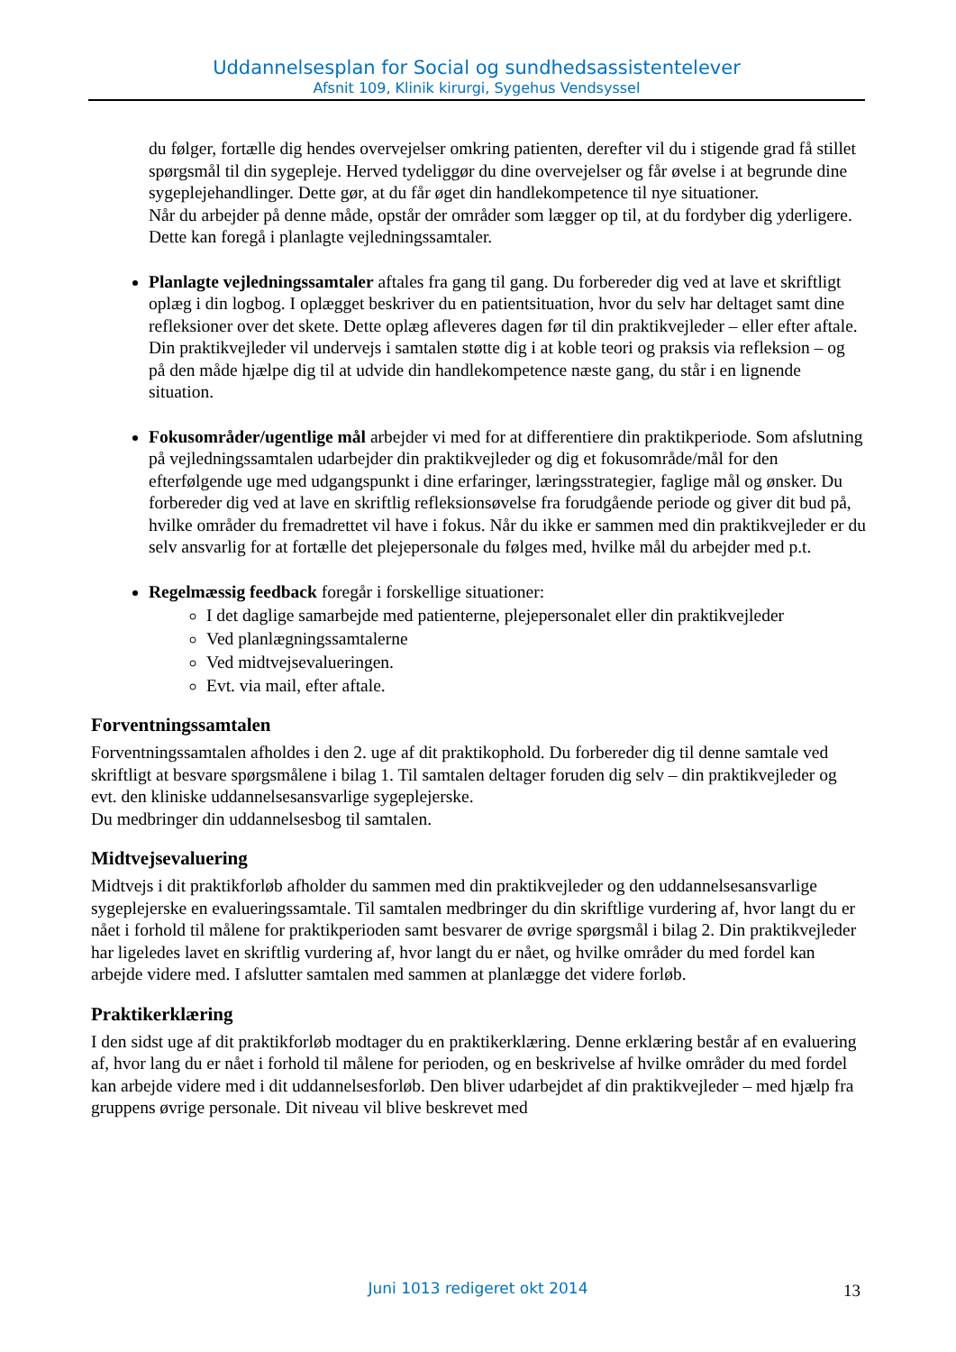Uddannelsesplan for Social og sundhedsassistentelever
Afsnit 109, Klinik kirurgi, Sygehus Vendsyssel
du følger, fortælle dig hendes overvejelser omkring patienten, derefter vil du i stigende grad få stillet spørgsmål til din sygepleje. Herved tydeliggør du dine overvejelser og får øvelse i at begrunde dine sygeplejehandlinger. Dette gør, at du får øget din handlekompetence til nye situationer.
Når du arbejder på denne måde, opstår der områder som lægger op til, at du fordyber dig yderligere. Dette kan foregå i planlagte vejledningssamtaler.
Planlagte vejledningssamtaler aftales fra gang til gang. Du forbereder dig ved at lave et skriftligt oplæg i din logbog. I oplægget beskriver du en patientsituation, hvor du selv har deltaget samt dine refleksioner over det skete. Dette oplæg afleveres dagen før til din praktikvejleder – eller efter aftale. Din praktikvejleder vil undervejs i samtalen støtte dig i at koble teori og praksis via refleksion – og på den måde hjælpe dig til at udvide din handlekompetence næste gang, du står i en lignende situation.
Fokusområder/ugentlige mål arbejder vi med for at differentiere din praktikperiode. Som afslutning på vejledningssamtalen udarbejder din praktikvejleder og dig et fokusområde/mål for den efterfølgende uge med udgangspunkt i dine erfaringer, læringsstrategier, faglige mål og ønsker. Du forbereder dig ved at lave en skriftlig refleksionsøvelse fra forudgående periode og giver dit bud på, hvilke områder du fremadrettet vil have i fokus. Når du ikke er sammen med din praktikvejleder er du selv ansvarlig for at fortælle det plejepersonale du følges med, hvilke mål du arbejder med p.t.
Regelmæssig feedback foregår i forskellige situationer:
I det daglige samarbejde med patienterne, plejepersonalet eller din praktikvejleder
Ved planlægningssamtalerne
Ved midtvejsevalueringen.
Evt. via mail, efter aftale.
Forventningssamtalen
Forventningssamtalen afholdes i den 2. uge af dit praktikophold. Du forbereder dig til denne samtale ved skriftligt at besvare spørgsmålene i bilag 1. Til samtalen deltager foruden dig selv – din praktikvejleder og evt. den kliniske uddannelsesansvarlige sygeplejerske.
Du medbringer din uddannelsesbog til samtalen.
Midtvejsevaluering
Midtvejs i dit praktikforløb afholder du sammen med din praktikvejleder og den uddannelsesansvarlige sygeplejerske en evalueringssamtale. Til samtalen medbringer du din skriftlige vurdering af, hvor langt du er nået i forhold til målene for praktikperioden samt besvarer de øvrige spørgsmål i bilag 2. Din praktikvejleder har ligeledes lavet en skriftlig vurdering af, hvor langt du er nået, og hvilke områder du med fordel kan arbejde videre med. I afslutter samtalen med sammen at planlægge det videre forløb.
Praktikerklæring
I den sidst uge af dit praktikforløb modtager du en praktikerklæring. Denne erklæring består af en evaluering af, hvor lang du er nået i forhold til målene for perioden, og en beskrivelse af hvilke områder du med fordel kan arbejde videre med i dit uddannelsesforløb. Den bliver udarbejdet af din praktikvejleder – med hjælp fra gruppens øvrige personale. Dit niveau vil blive beskrevet med
Juni 1013 redigeret okt 2014 13